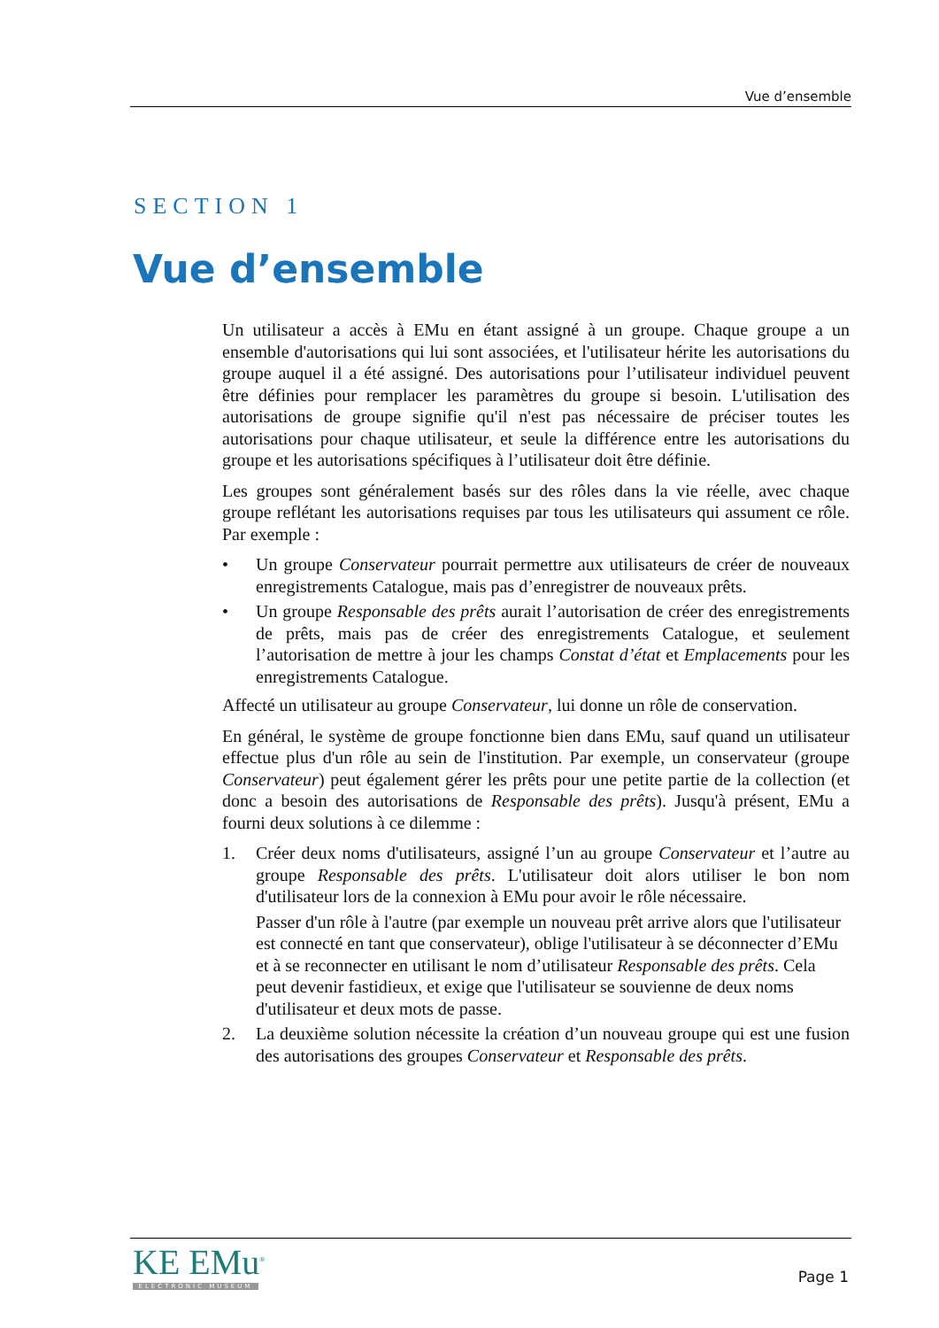Vue d’ensemble
SECTION 1
Vue d’ensemble
Un utilisateur a accès à EMu en étant assigné à un groupe. Chaque groupe a un ensemble d'autorisations qui lui sont associées, et l'utilisateur hérite les autorisations du groupe auquel il a été assigné. Des autorisations pour l’utilisateur individuel peuvent être définies pour remplacer les paramètres du groupe si besoin. L'utilisation des autorisations de groupe signifie qu'il n'est pas nécessaire de préciser toutes les autorisations pour chaque utilisateur, et seule la différence entre les autorisations du groupe et les autorisations spécifiques à l’utilisateur doit être définie.
Les groupes sont généralement basés sur des rôles dans la vie réelle, avec chaque groupe reflétant les autorisations requises par tous les utilisateurs qui assument ce rôle. Par exemple :
• Un groupe Conservateur pourrait permettre aux utilisateurs de créer de nouveaux enregistrements Catalogue, mais pas d’enregistrer de nouveaux prêts.
• Un groupe Responsable des prêts aurait l’autorisation de créer des enregistrements de prêts, mais pas de créer des enregistrements Catalogue, et seulement l’autorisation de mettre à jour les champs Constat d’état et Emplacements pour les enregistrements Catalogue.
Affecté un utilisateur au groupe Conservateur, lui donne un rôle de conservation.
En général, le système de groupe fonctionne bien dans EMu, sauf quand un utilisateur effectue plus d'un rôle au sein de l'institution. Par exemple, un conservateur (groupe Conservateur) peut également gérer les prêts pour une petite partie de la collection (et donc a besoin des autorisations de Responsable des prêts). Jusqu'à présent, EMu a fourni deux solutions à ce dilemme :
1. Créer deux noms d'utilisateurs, assigné l’un au groupe Conservateur et l’autre au groupe Responsable des prêts. L'utilisateur doit alors utiliser le bon nom d'utilisateur lors de la connexion à EMu pour avoir le rôle nécessaire.
Passer d'un rôle à l'autre (par exemple un nouveau prêt arrive alors que l'utilisateur est connecté en tant que conservateur), oblige l'utilisateur à se déconnecter d’EMu et à se reconnecter en utilisant le nom d’utilisateur Responsable des prêts. Cela peut devenir fastidieux, et exige que l'utilisateur se souvienne de deux noms d'utilisateur et deux mots de passe.
2. La deuxième solution nécessite la création d’un nouveau groupe qui est une fusion des autorisations des groupes Conservateur et Responsable des prêts.
KE EMu<sup>®</sup>
ELECTRONIC MUSEUM
Page 1